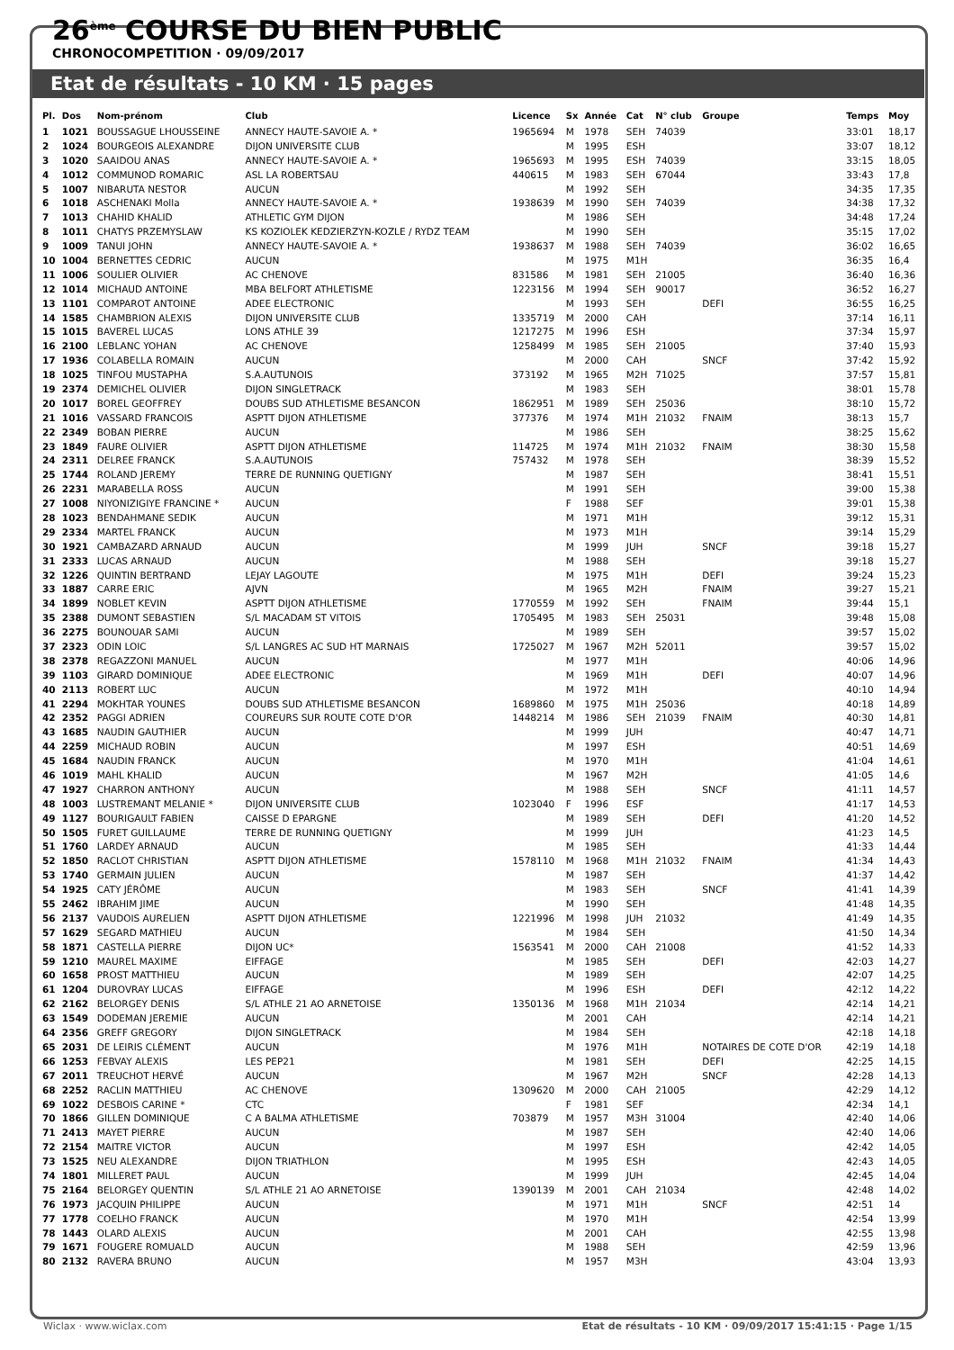26<sup>ème</sup> COURSE DU BIEN PUBLIC
CHRONOCOMPETITION · 09/09/2017
Etat de résultats - 10 KM · 15 pages
| Pl. | Dos | Nom-prénom | Club | Licence | Sx | Année | Cat | N° club | Groupe | Temps | Moy |
| --- | --- | --- | --- | --- | --- | --- | --- | --- | --- | --- | --- |
| 1 | 1021 | BOUSSAGUE LHOUSSEINE | ANNECY HAUTE-SAVOIE A. * | 1965694 | M | 1978 | SEH | 74039 | | 33:01 | 18,17 |
| 2 | 1024 | BOURGEOIS ALEXANDRE | DIJON UNIVERSITE CLUB | | M | 1995 | ESH | | | 33:07 | 18,12 |
| 3 | 1020 | SAAIDOU ANAS | ANNECY HAUTE-SAVOIE A. * | 1965693 | M | 1995 | ESH | 74039 | | 33:15 | 18,05 |
| 4 | 1012 | COMMUNOD ROMARIC | ASL LA ROBERTSAU | 440615 | M | 1983 | SEH | 67044 | | 33:43 | 17,8 |
| 5 | 1007 | NIBARUTA NESTOR | AUCUN | | M | 1992 | SEH | | | 34:35 | 17,35 |
| 6 | 1018 | ASCHENAKI Molla | ANNECY HAUTE-SAVOIE A. * | 1938639 | M | 1990 | SEH | 74039 | | 34:38 | 17,32 |
| 7 | 1013 | CHAHID KHALID | ATHLETIC GYM DIJON | | M | 1986 | SEH | | | 34:48 | 17,24 |
| 8 | 1011 | CHATYS PRZEMYSLAW | KS KOZIOLEK KEDZIERZYN-KOZLE / RYDZ TEAM | | M | 1990 | SEH | | | 35:15 | 17,02 |
| 9 | 1009 | TANUI JOHN | ANNECY HAUTE-SAVOIE A. * | 1938637 | M | 1988 | SEH | 74039 | | 36:02 | 16,65 |
| 10 | 1004 | BERNETTES CEDRIC | AUCUN | | M | 1975 | M1H | | | 36:35 | 16,4 |
| 11 | 1006 | SOULIER OLIVIER | AC CHENOVE | 831586 | M | 1981 | SEH | 21005 | | 36:40 | 16,36 |
| 12 | 1014 | MICHAUD ANTOINE | MBA BELFORT ATHLETISME | 1223156 | M | 1994 | SEH | 90017 | | 36:52 | 16,27 |
| 13 | 1101 | COMPAROT ANTOINE | ADEE ELECTRONIC | | M | 1993 | SEH | | DEFI | 36:55 | 16,25 |
| 14 | 1585 | CHAMBRION ALEXIS | DIJON UNIVERSITE CLUB | 1335719 | M | 2000 | CAH | | | 37:14 | 16,11 |
| 15 | 1015 | BAVEREL LUCAS | LONS ATHLE 39 | 1217275 | M | 1996 | ESH | | | 37:34 | 15,97 |
| 16 | 2100 | LEBLANC YOHAN | AC CHENOVE | 1258499 | M | 1985 | SEH | 21005 | | 37:40 | 15,93 |
| 17 | 1936 | COLABELLA ROMAIN | AUCUN | | M | 2000 | CAH | | SNCF | 37:42 | 15,92 |
| 18 | 1025 | TINFOU MUSTAPHA | S.A.AUTUNOIS | 373192 | M | 1965 | M2H | 71025 | | 37:57 | 15,81 |
| 19 | 2374 | DEMICHEL OLIVIER | DIJON SINGLETRACK | | M | 1983 | SEH | | | 38:01 | 15,78 |
| 20 | 1017 | BOREL GEOFFREY | DOUBS SUD ATHLETISME BESANCON | 1862951 | M | 1989 | SEH | 25036 | | 38:10 | 15,72 |
| 21 | 1016 | VASSARD FRANCOIS | ASPTT DIJON ATHLETISME | 377376 | M | 1974 | M1H | 21032 | FNAIM | 38:13 | 15,7 |
| 22 | 2349 | BOBAN PIERRE | AUCUN | | M | 1986 | SEH | | | 38:25 | 15,62 |
| 23 | 1849 | FAURE OLIVIER | ASPTT DIJON ATHLETISME | 114725 | M | 1974 | M1H | 21032 | FNAIM | 38:30 | 15,58 |
| 24 | 2311 | DELREE FRANCK | S.A.AUTUNOIS | 757432 | M | 1978 | SEH | | | 38:39 | 15,52 |
| 25 | 1744 | ROLAND JEREMY | TERRE DE RUNNING QUETIGNY | | M | 1987 | SEH | | | 38:41 | 15,51 |
| 26 | 2231 | MARABELLA ROSS | AUCUN | | M | 1991 | SEH | | | 39:00 | 15,38 |
| 27 | 1008 | NIYONIZIGIYE FRANCINE * | AUCUN | | F | 1988 | SEF | | | 39:01 | 15,38 |
| 28 | 1023 | BENDAHMANE SEDIK | AUCUN | | M | 1971 | M1H | | | 39:12 | 15,31 |
| 29 | 2334 | MARTEL FRANCK | AUCUN | | M | 1973 | M1H | | | 39:14 | 15,29 |
| 30 | 1921 | CAMBAZARD ARNAUD | AUCUN | | M | 1999 | JUH | | SNCF | 39:18 | 15,27 |
| 31 | 2333 | LUCAS ARNAUD | AUCUN | | M | 1988 | SEH | | | 39:18 | 15,27 |
| 32 | 1226 | QUINTIN BERTRAND | LEJAY LAGOUTE | | M | 1975 | M1H | | DEFI | 39:24 | 15,23 |
| 33 | 1887 | CARRE ERIC | AJVN | | M | 1965 | M2H | | FNAIM | 39:27 | 15,21 |
| 34 | 1899 | NOBLET KEVIN | ASPTT DIJON ATHLETISME | 1770559 | M | 1992 | SEH | | FNAIM | 39:44 | 15,1 |
| 35 | 2388 | DUMONT SEBASTIEN | S/L MACADAM ST VITOIS | 1705495 | M | 1983 | SEH | 25031 | | 39:48 | 15,08 |
| 36 | 2275 | BOUNOUAR SAMI | AUCUN | | M | 1989 | SEH | | | 39:57 | 15,02 |
| 37 | 2323 | ODIN LOIC | S/L LANGRES AC SUD HT MARNAIS | 1725027 | M | 1967 | M2H | 52011 | | 39:57 | 15,02 |
| 38 | 2378 | REGAZZONI MANUEL | AUCUN | | M | 1977 | M1H | | | 40:06 | 14,96 |
| 39 | 1103 | GIRARD DOMINIQUE | ADEE ELECTRONIC | | M | 1969 | M1H | | DEFI | 40:07 | 14,96 |
| 40 | 2113 | ROBERT LUC | AUCUN | | M | 1972 | M1H | | | 40:10 | 14,94 |
| 41 | 2294 | MOKHTAR YOUNES | DOUBS SUD ATHLETISME BESANCON | 1689860 | M | 1975 | M1H | 25036 | | 40:18 | 14,89 |
| 42 | 2352 | PAGGI ADRIEN | COUREURS SUR ROUTE COTE D'OR | 1448214 | M | 1986 | SEH | 21039 | FNAIM | 40:30 | 14,81 |
| 43 | 1685 | NAUDIN GAUTHIER | AUCUN | | M | 1999 | JUH | | | 40:47 | 14,71 |
| 44 | 2259 | MICHAUD ROBIN | AUCUN | | M | 1997 | ESH | | | 40:51 | 14,69 |
| 45 | 1684 | NAUDIN FRANCK | AUCUN | | M | 1970 | M1H | | | 41:04 | 14,61 |
| 46 | 1019 | MAHL KHALID | AUCUN | | M | 1967 | M2H | | | 41:05 | 14,6 |
| 47 | 1927 | CHARRON ANTHONY | AUCUN | | M | 1988 | SEH | | SNCF | 41:11 | 14,57 |
| 48 | 1003 | LUSTREMANT MELANIE * | DIJON UNIVERSITE CLUB | 1023040 | F | 1996 | ESF | | | 41:17 | 14,53 |
| 49 | 1127 | BOURIGAULT FABIEN | CAISSE D EPARGNE | | M | 1989 | SEH | | DEFI | 41:20 | 14,52 |
| 50 | 1505 | FURET GUILLAUME | TERRE DE RUNNING QUETIGNY | | M | 1999 | JUH | | | 41:23 | 14,5 |
| 51 | 1760 | LARDEY ARNAUD | AUCUN | | M | 1985 | SEH | | | 41:33 | 14,44 |
| 52 | 1850 | RACLOT CHRISTIAN | ASPTT DIJON ATHLETISME | 1578110 | M | 1968 | M1H | 21032 | FNAIM | 41:34 | 14,43 |
| 53 | 1740 | GERMAIN JULIEN | AUCUN | | M | 1987 | SEH | | | 41:37 | 14,42 |
| 54 | 1925 | CATY JÉRÔME | AUCUN | | M | 1983 | SEH | | SNCF | 41:41 | 14,39 |
| 55 | 2462 | IBRAHIM JIME | AUCUN | | M | 1990 | SEH | | | 41:48 | 14,35 |
| 56 | 2137 | VAUDOIS AURELIEN | ASPTT DIJON ATHLETISME | 1221996 | M | 1998 | JUH | 21032 | | 41:49 | 14,35 |
| 57 | 1629 | SEGARD MATHIEU | AUCUN | | M | 1984 | SEH | | | 41:50 | 14,34 |
| 58 | 1871 | CASTELLA PIERRE | DIJON UC* | 1563541 | M | 2000 | CAH | 21008 | | 41:52 | 14,33 |
| 59 | 1210 | MAUREL MAXIME | EIFFAGE | | M | 1985 | SEH | | DEFI | 42:03 | 14,27 |
| 60 | 1658 | PROST MATTHIEU | AUCUN | | M | 1989 | SEH | | | 42:07 | 14,25 |
| 61 | 1204 | DUROVRAY LUCAS | EIFFAGE | | M | 1996 | ESH | | DEFI | 42:12 | 14,22 |
| 62 | 2162 | BELORGEY DENIS | S/L ATHLE 21 AO ARNETOISE | 1350136 | M | 1968 | M1H | 21034 | | 42:14 | 14,21 |
| 63 | 1549 | DODEMAN JEREMIE | AUCUN | | M | 2001 | CAH | | | 42:14 | 14,21 |
| 64 | 2356 | GREFF GREGORY | DIJON SINGLETRACK | | M | 1984 | SEH | | | 42:18 | 14,18 |
| 65 | 2031 | DE LEIRIS CLÉMENT | AUCUN | | M | 1976 | M1H | | NOTAIRES DE COTE D'OR | 42:19 | 14,18 |
| 66 | 1253 | FEBVAY ALEXIS | LES PEP21 | | M | 1981 | SEH | | DEFI | 42:25 | 14,15 |
| 67 | 2011 | TREUCHOT HERVÉ | AUCUN | | M | 1967 | M2H | | SNCF | 42:28 | 14,13 |
| 68 | 2252 | RACLIN MATTHIEU | AC CHENOVE | 1309620 | M | 2000 | CAH | 21005 | | 42:29 | 14,12 |
| 69 | 1022 | DESBOIS CARINE * | CTC | | F | 1981 | SEF | | | 42:34 | 14,1 |
| 70 | 1866 | GILLEN DOMINIQUE | C A BALMA ATHLETISME | 703879 | M | 1957 | M3H | 31004 | | 42:40 | 14,06 |
| 71 | 2413 | MAYET PIERRE | AUCUN | | M | 1987 | SEH | | | 42:40 | 14,06 |
| 72 | 2154 | MAITRE VICTOR | AUCUN | | M | 1997 | ESH | | | 42:42 | 14,05 |
| 73 | 1525 | NEU ALEXANDRE | DIJON TRIATHLON | | M | 1995 | ESH | | | 42:43 | 14,05 |
| 74 | 1801 | MILLERET PAUL | AUCUN | | M | 1999 | JUH | | | 42:45 | 14,04 |
| 75 | 2164 | BELORGEY QUENTIN | S/L ATHLE 21 AO ARNETOISE | 1390139 | M | 2001 | CAH | 21034 | | 42:48 | 14,02 |
| 76 | 1973 | JACQUIN PHILIPPE | AUCUN | | M | 1971 | M1H | | SNCF | 42:51 | 14 |
| 77 | 1778 | COELHO FRANCK | AUCUN | | M | 1970 | M1H | | | 42:54 | 13,99 |
| 78 | 1443 | OLARD ALEXIS | AUCUN | | M | 2001 | CAH | | | 42:55 | 13,98 |
| 79 | 1671 | FOUGERE ROMUALD | AUCUN | | M | 1988 | SEH | | | 42:59 | 13,96 |
| 80 | 2132 | RAVERA BRUNO | AUCUN | | M | 1957 | M3H | | | 43:04 | 13,93 |
Wiclax · www.wiclax.com Etat de résultats - 10 KM · 09/09/2017 15:41:15 · Page 1/15